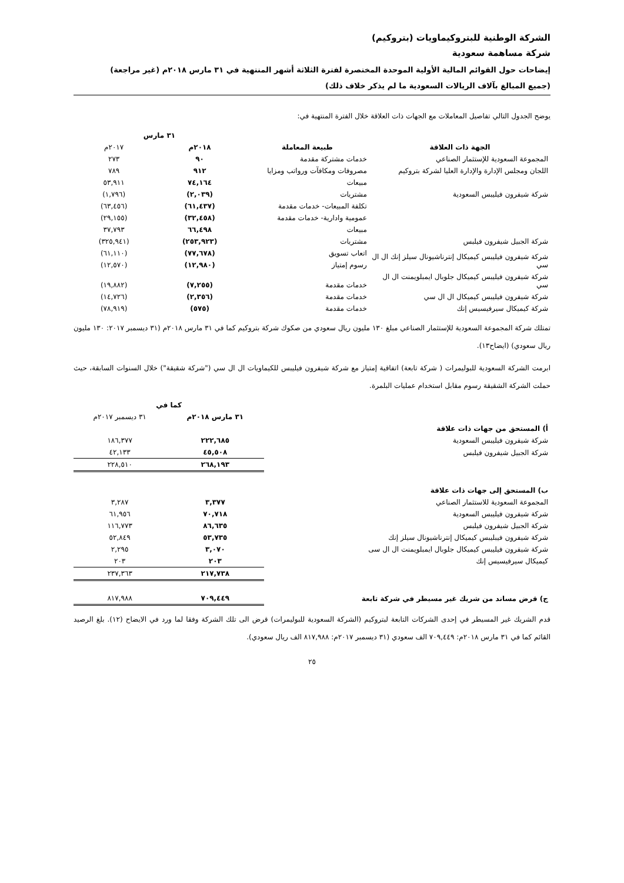الشركة الوطنية للبتروكيماويات (بتروكيم)
شركة مساهمة سعودية
إيضاحات حول القوائم المالية الأولية الموحدة المختصرة لفترة الثلاثة أشهر المنتهية في ٣١ مارس ٢٠١٨م (غير مراجعة)
(جميع المبالغ بآلاف الريالات السعودية ما لم يذكر خلاف ذلك)
يوضح الجدول التالي تفاصيل المعاملات مع الجهات ذات العلاقة خلال الفترة المنتهية في:
| | | ٣١ مارس | |
| --- | --- | --- | --- |
| الجهة ذات العلاقة | طبيعة المعاملة | ٢٠١٨م | ٢٠١٧م |
| المجموعة السعودية للإستثمار الصناعي | خدمات مشتركة مقدمة | ٩٠ | ٢٧٣ |
| اللجان ومجلس الإدارة والإدارة العليا لشركة بتروكيم | مصروفات ومكافآت ورواتب ومزايا | ٩١٢ | ٧٨٩ |
| شركة شيفرون فيليبس السعودية | مبيعات | ٧٤,١٦٤ | ٥٣,٩١١ |
| | مشتريات | (٢,٠٣٩) | (١,٧٩٦) |
| شركة الجبيل شيفرون فيلبس | تكلفة المبيعات- خدمات مقدمة | (٦١,٤٣٧) | (٦٣,٤٥٦) |
| | عمومية وادارية- خدمات مقدمة | (٣٢,٤٥٨) | (٢٩,١٥٥) |
| | مبيعات | ٦٦,٤٩٨ | ٣٧,٧٩٣ |
| | مشتريات | (٢٥٣,٩٢٣) | (٣٢٥,٩٤١) |
| شركة شيفرون فيليبس كيميكال إنترناشيونال سيلز إنك ال ال سي | اتعاب تسويق | (٧٧,٦٧٨) | (٦١,١١٠) |
| | رسوم إمتياز | (١٢,٩٨٠) | (١٢,٥٧٠) |
| شركة شيفرون فيليبس كيميكال جلوبال ايمبلويمنت ال ال سي | خدمات مقدمة | (٧,٢٥٥) | (١٩,٨٨٢) |
| شركة شيفرون فيليبس كيميكال ال ال سي | خدمات مقدمة | (٢,٣٥٦) | (١٤,٧٢٦) |
| شركة كيميكال سيرفيسيس إنك | خدمات مقدمة | (٥٧٥) | (٧٨,٩١٩) |
تمتلك شركة المجموعة السعودية للإستثمار الصناعي مبلغ ١٣٠ مليون ريال سعودي من صكوك شركة بتروكيم كما في ٣١ مارس ٢٠١٨م (٣١ ديسمبر ٢٠١٧: ١٣٠ مليون ريال سعودي) (ايضاح١٣).
ابرمت الشركة السعودية للبوليمرات ( شركة تابعة) اتفاقية إمتياز مع شركة شيفرون فيليبس للكيماويات ال ال سي ("شركة شقيقة") خلال السنوات السابقة، حيث حملت الشركة الشقيقة رسوم مقابل استخدام عمليات البلمرة.
| | كما في | |
| --- | --- | --- |
| | ٣١ مارس ٢٠١٨م | ٣١ ديسمبر ٢٠١٧م |
| أ) المستحق من جهات ذات علاقة | | |
| شركة شيفرون فيليبس السعودية | ٢٢٢,٦٨٥ | ١٨٦,٣٧٧ |
| شركة الجبيل شيفرون فيلبس | ٤٥,٥٠٨ | ٤٢,١٣٣ |
| | ٢٦٨,١٩٣ | ٢٢٨,٥١٠ |
| ب) المستحق إلى جهات ذات علاقة | | |
| المجموعة السعودية للاستثمار الصناعي | ٣,٣٧٧ | ٣,٢٨٧ |
| شركة شيفرون فيليبس السعودية | ٧٠,٧١٨ | ٦١,٩٥٦ |
| شركة الجبيل شيفرون فيلبس | ٨٦,٦٣٥ | ١١٦,٧٧٣ |
| شركة شيفرون فيبليبس كيميكال إنترناشيونال سيلز إنك | ٥٣,٧٣٥ | ٥٢,٨٤٩ |
| شركة شيفرون فيليبس كيميكال جلوبال ايمبلويمنت ال ال سى | ٣,٠٧٠ | ٢,٢٩٥ |
| كيميكال سيرفيسيس إنك | ٢٠٣ | ٢٠٣ |
| | ٢١٧,٧٣٨ | ٢٣٧,٣٦٣ |
| ج) قرض مساند من شريك غير مسيطر في شركة تابعة | ٧٠٩,٤٤٩ | ٨١٧,٩٨٨ |
قدم الشريك غير المسيطر في إحدى الشركات التابعة لبتروكيم (الشركة السعودية للبوليمرات) قرض الى تلك الشركة وفقا لما ورد في الايضاح (١٢). بلغ الرصيد القائم كما في ٣١ مارس ٢٠١٨م: ٧٠٩,٤٤٩ الف سعودي (٣١ ديسمبر ٢٠١٧م: ٨١٧,٩٨٨ الف ريال سعودي).
٢٥